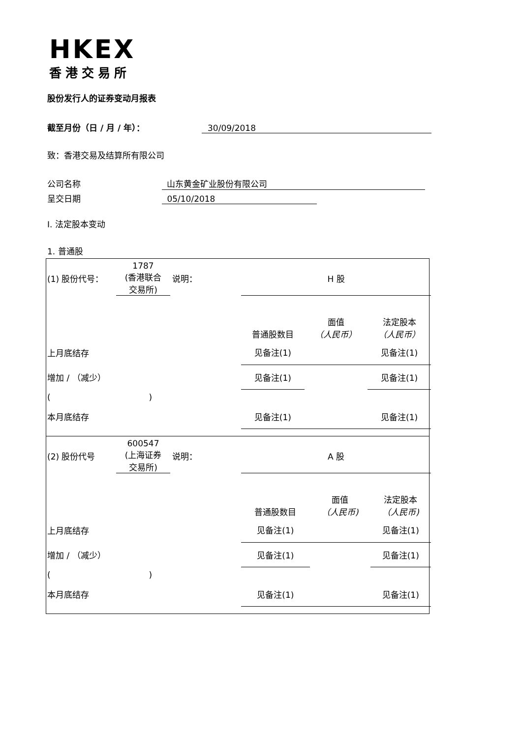HKEX
香港交易所
股份发行人的证券变动月报表
截至月份（日 / 月 / 年）： 30/09/2018
致：香港交易及结算所有限公司
公司名称 山东黄金矿业股份有限公司
呈交日期 05/10/2018
I. 法定股本变动
1. 普通股
| (1) 股份代号： | 1787 (香港联合 交易所) | 说明： | H 股 | | |
| | | | 普通股数目 | 面值 （人民币） | 法定股本 （人民币） |
| 上月底结存 | | | 见备注(1) | | 见备注(1) |
| 增加 / （减少） | | | 见备注(1) | | 见备注(1) |
| ( ) | | | | | |
| 本月底结存 | | | 见备注(1) | | 见备注(1) |
| (2) 股份代号 | 600547 (上海证券 交易所) | 说明： | A 股 | | |
| | | | 普通股数目 | 面值 （人民币) | 法定股本 （人民币) |
| 上月底结存 | | | 见备注(1) | | 见备注(1) |
| 增加 / （减少） | | | 见备注(1) | | 见备注(1) |
| ( ) | | | | | |
| 本月底结存 | | | 见备注(1) | | 见备注(1) |